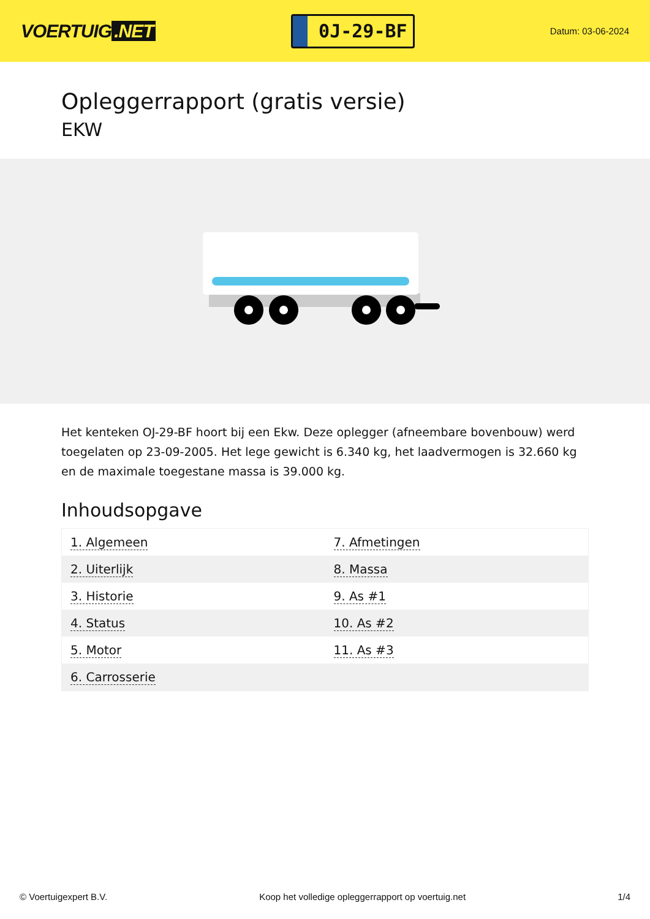VOERTUIG.NET
0J-29-BF
Datum: 03-06-2024
Opleggerrapport (gratis versie)
EKW
Het kenteken OJ-29-BF hoort bij een Ekw. Deze oplegger (afneembare bovenbouw) werd toegelaten op 23-09-2005. Het lege gewicht is 6.340 kg, het laadvermogen is 32.660 kg en de maximale toegestane massa is 39.000 kg.
Inhoudsopgave
| 1. Algemeen | 7. Afmetingen |
| 2. Uiterlijk | 8. Massa |
| 3. Historie | 9. As #1 |
| 4. Status | 10. As #2 |
| 5. Motor | 11. As #3 |
| 6. Carrosserie | |
© Voertuigexpert B.V. Koop het volledige opleggerrapport op voertuig.net 1/4